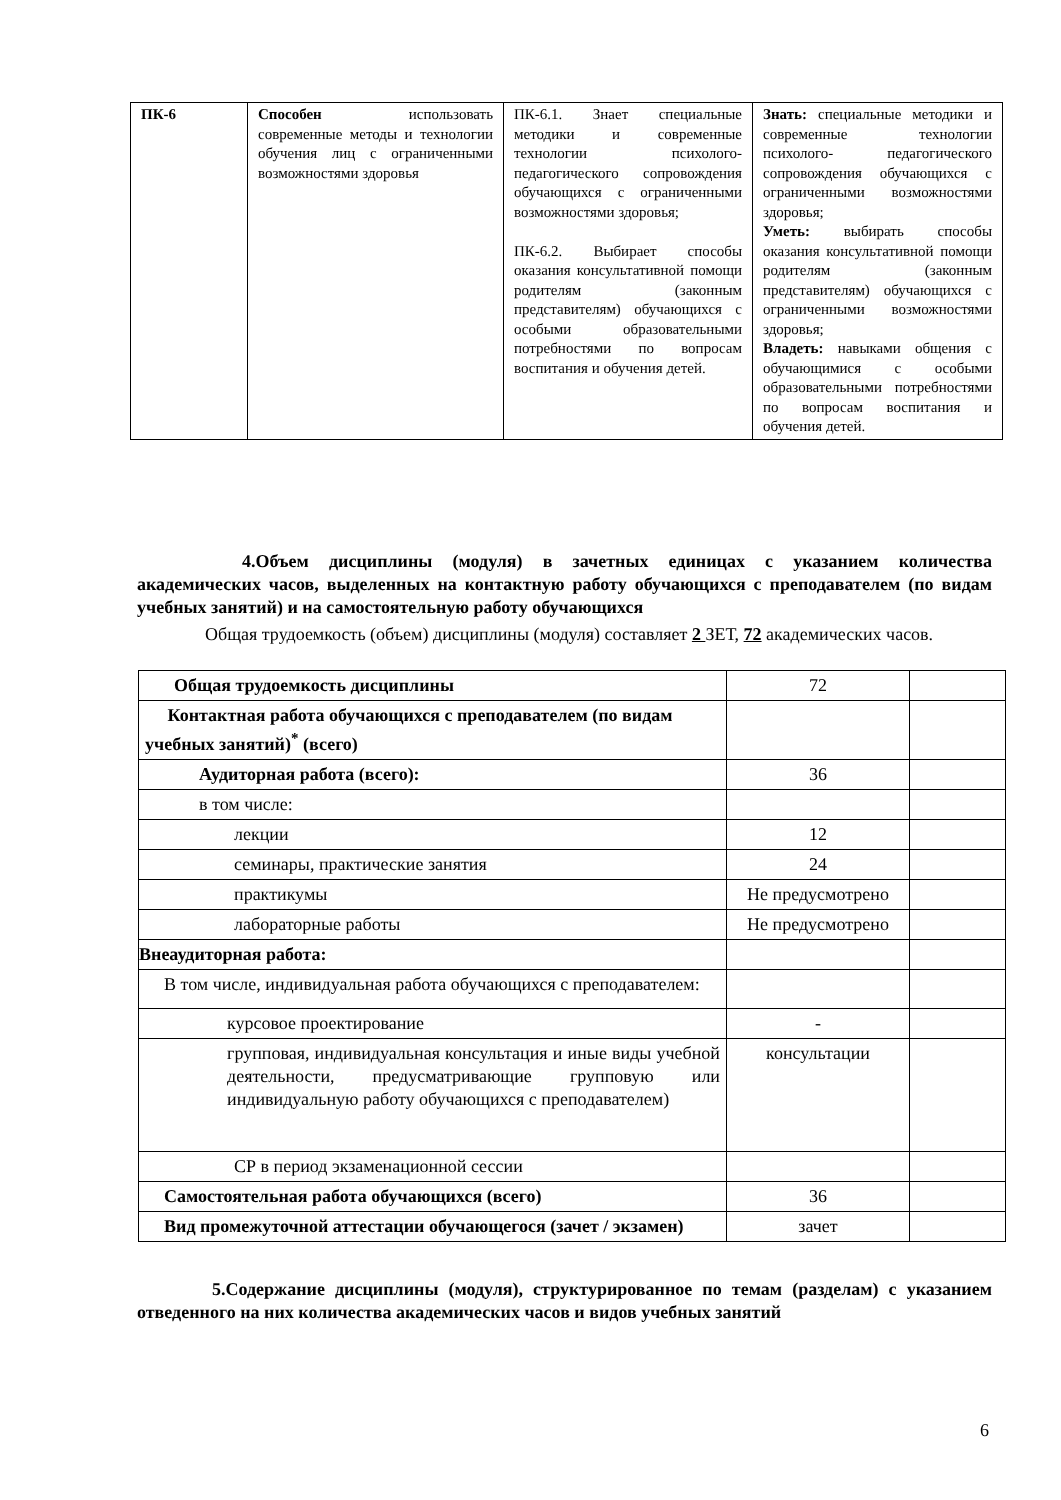| ПК-6 | Способен использовать современные методы и технологии обучения лиц с ограниченными возможностями здоровья | ПК-6.1. Знает специальные методики и современные технологии психолого-педагогического сопровождения обучающихся с ограниченными возможностями здоровья; ПК-6.2. Выбирает способы оказания консультативной помощи родителям (законным представителям) обучающихся с особыми образовательными потребностями по вопросам воспитания и обучения детей. | Знать: специальные методики и современные технологии психолого- педагогического сопровождения обучающихся с ограниченными возможностями здоровья; Уметь: выбирать способы оказания консультативной помощи родителям (законным представителям) обучающихся с ограниченными возможностями здоровья; Владеть: навыками общения с обучающимися с особыми образовательными потребностями по вопросам воспитания и обучения детей. |
4.Объем дисциплины (модуля) в зачетных единицах с указанием количества академических часов, выделенных на контактную работу обучающихся с преподавателем (по видам учебных занятий) и на самостоятельную работу обучающихся
Общая трудоемкость (объем) дисциплины (модуля) составляет 2 ЗЕТ, 72 академических часов.
| Общая трудоемкость дисциплины | 72 | |
| Контактная работа обучающихся с преподавателем (по видам учебных занятий)<sup>*</sup> (всего) | | |
| Аудиторная работа (всего): | 36 | |
| в том числе: | | |
| лекции | 12 | |
| семинары, практические занятия | 24 | |
| практикумы | Не предусмотрено | |
| лабораторные работы | Не предусмотрено | |
| Внеаудиторная работа: | | |
| В том числе, индивидуальная работа обучающихся с преподавателем: | | |
| курсовое проектирование | - | |
| групповая, индивидуальная консультация и иные виды учебной деятельности, предусматривающие групповую или индивидуальную работу обучающихся с преподавателем) | консультации | |
| СР в период экзаменационной сессии | | |
| Самостоятельная работа обучающихся (всего) | 36 | |
| Вид промежуточной аттестации обучающегося (зачет / экзамен) | зачет | |
5.Содержание дисциплины (модуля), структурированное по темам (разделам) с указанием отведенного на них количества академических часов и видов учебных занятий
6